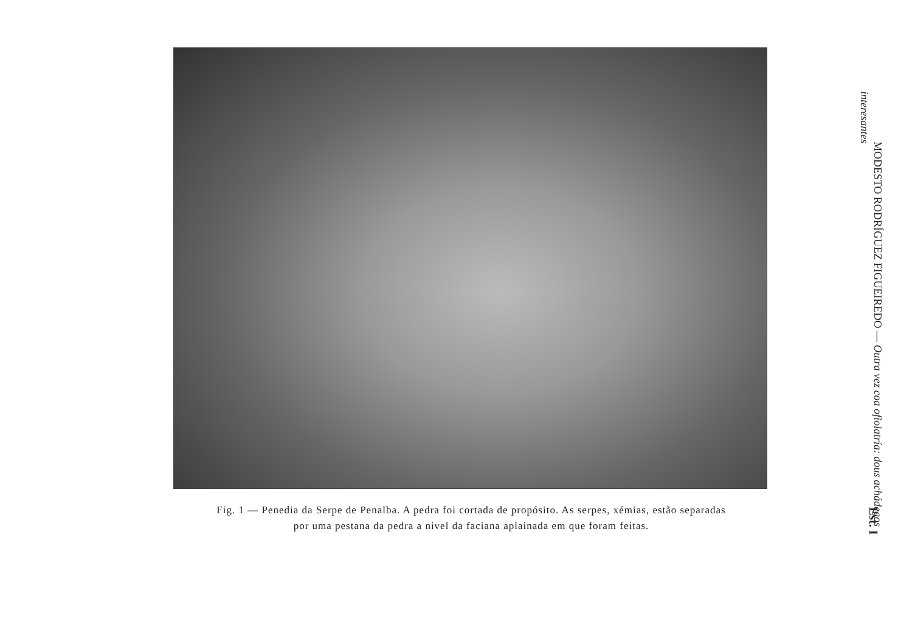Fig. 1 — Penedia da Serpe de Penalba. A pedra foi cortada de propósito. As serpes, xémias, estão separadas
por uma pestana da pedra a nivel da faciana aplainada em que foram feitas.
MODESTO RODRÍGUEZ FIGUEIREDO — Outra vez coa ofiolatría: dous achádegos
interesantes
Est. I